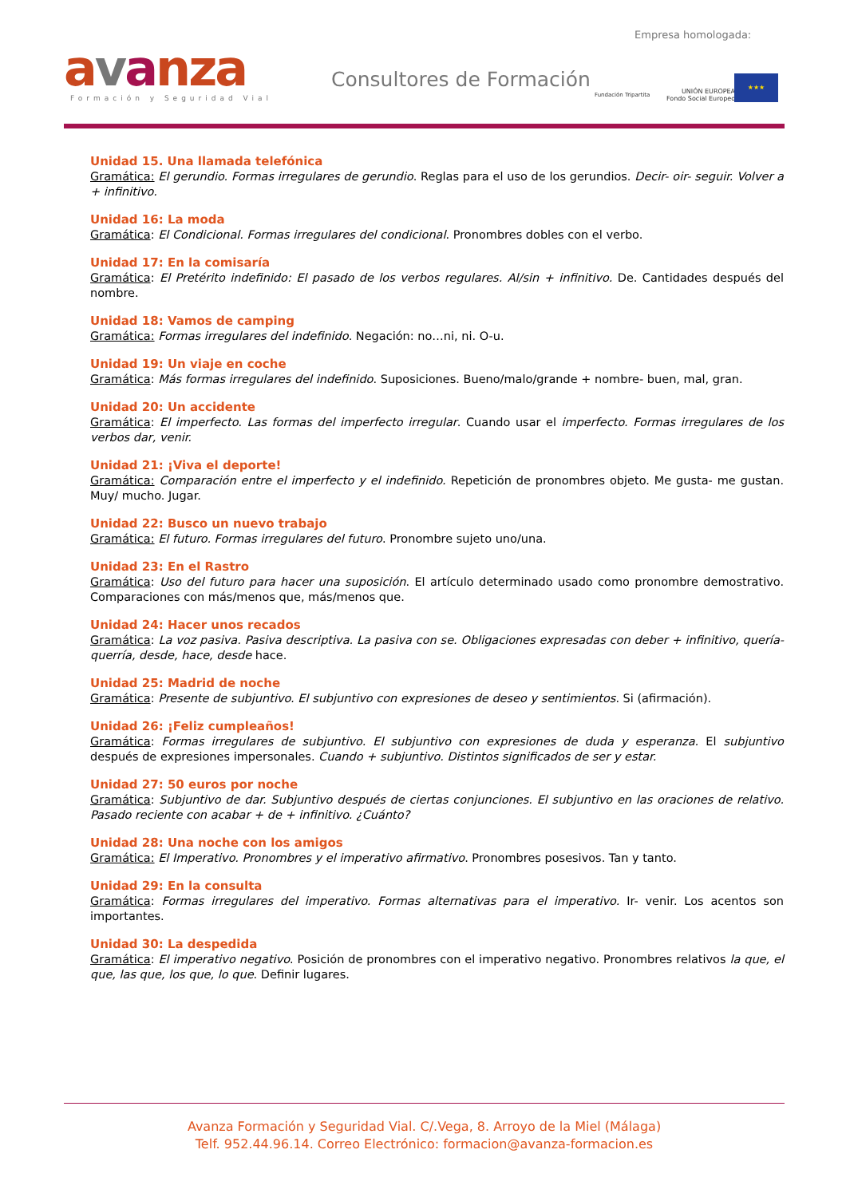Empresa homologada:
avanza Formación y Seguridad Vial
Consultores de Formación
Fundación Tripartita
UNIÓN EUROPEA
Fondo Social Europeo
★★★
Unidad 15. Una llamada telefónica
Gramática: El gerundio. Formas irregulares de gerundio. Reglas para el uso de los gerundios. Decir- oir- seguir. Volver a + infinitivo.
Unidad 16: La moda
Gramática: El Condicional. Formas irregulares del condicional. Pronombres dobles con el verbo.
Unidad 17: En la comisaría
Gramática: El Pretérito indefinido: El pasado de los verbos regulares. Al/sin + infinitivo. De. Cantidades después del nombre.
Unidad 18: Vamos de camping
Gramática: Formas irregulares del indefinido. Negación: no…ni, ni. O-u.
Unidad 19: Un viaje en coche
Gramática: Más formas irregulares del indefinido. Suposiciones. Bueno/malo/grande + nombre- buen, mal, gran.
Unidad 20: Un accidente
Gramática: El imperfecto. Las formas del imperfecto irregular. Cuando usar el imperfecto. Formas irregulares de los verbos dar, venir.
Unidad 21: ¡Viva el deporte!
Gramática: Comparación entre el imperfecto y el indefinido. Repetición de pronombres objeto. Me gusta- me gustan. Muy/ mucho. Jugar.
Unidad 22: Busco un nuevo trabajo
Gramática: El futuro. Formas irregulares del futuro. Pronombre sujeto uno/una.
Unidad 23: En el Rastro
Gramática: Uso del futuro para hacer una suposición. El artículo determinado usado como pronombre demostrativo. Comparaciones con más/menos que, más/menos que.
Unidad 24: Hacer unos recados
Gramática: La voz pasiva. Pasiva descriptiva. La pasiva con se. Obligaciones expresadas con deber + infinitivo, quería- querría, desde, hace, desde hace.
Unidad 25: Madrid de noche
Gramática: Presente de subjuntivo. El subjuntivo con expresiones de deseo y sentimientos. Si (afirmación).
Unidad 26: ¡Feliz cumpleaños!
Gramática: Formas irregulares de subjuntivo. El subjuntivo con expresiones de duda y esperanza. El subjuntivo después de expresiones impersonales. Cuando + subjuntivo. Distintos significados de ser y estar.
Unidad 27: 50 euros por noche
Gramática: Subjuntivo de dar. Subjuntivo después de ciertas conjunciones. El subjuntivo en las oraciones de relativo. Pasado reciente con acabar + de + infinitivo. ¿Cuánto?
Unidad 28: Una noche con los amigos
Gramática: El Imperativo. Pronombres y el imperativo afirmativo. Pronombres posesivos. Tan y tanto.
Unidad 29: En la consulta
Gramática: Formas irregulares del imperativo. Formas alternativas para el imperativo. Ir- venir. Los acentos son importantes.
Unidad 30: La despedida
Gramática: El imperativo negativo. Posición de pronombres con el imperativo negativo. Pronombres relativos la que, el que, las que, los que, lo que. Definir lugares.
Avanza Formación y Seguridad Vial. C/.Vega, 8. Arroyo de la Miel (Málaga)
Telf. 952.44.96.14. Correo Electrónico: formacion@avanza-formacion.es